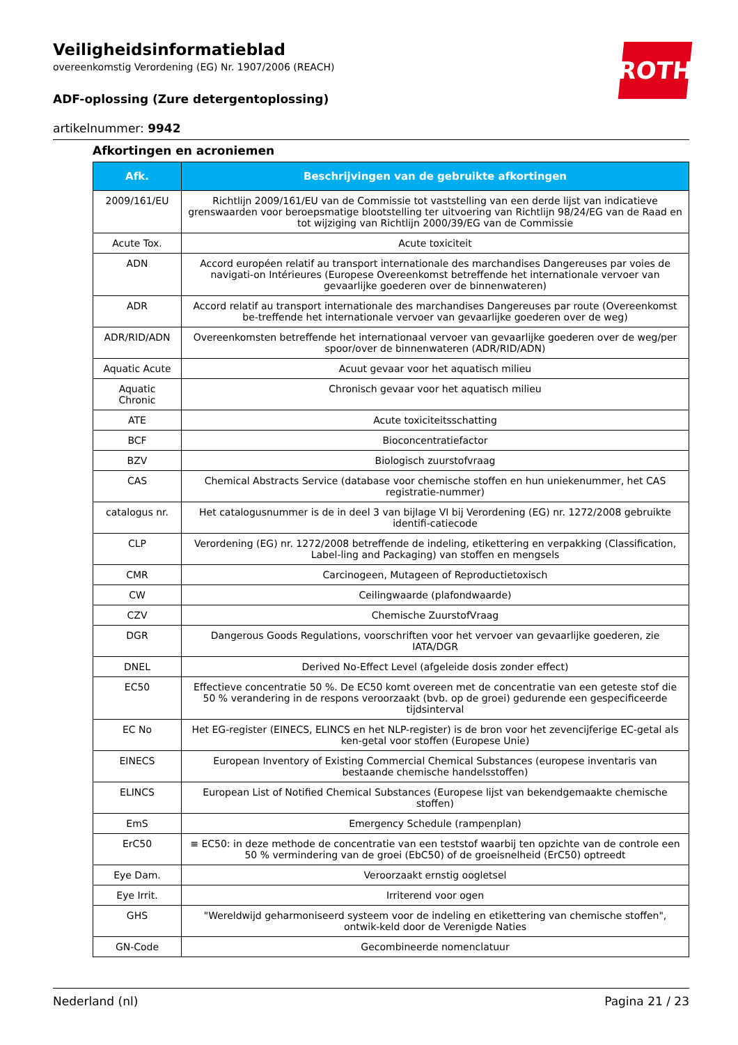Veiligheidsinformatieblad
overeenkomstig Verordening (EG) Nr. 1907/2006 (REACH)
ADF-oplossing (Zure detergentoplossing)
artikelnummer: 9942
ROTH
Afkortingen en acroniemen
| Afk. | Beschrijvingen van de gebruikte afkortingen |
| --- | --- |
| 2009/161/EU | Richtlijn 2009/161/EU van de Commissie tot vaststelling van een derde lijst van indicatieve grenswaarden voor beroepsmatige blootstelling ter uitvoering van Richtlijn 98/24/EG van de Raad en tot wijziging van Richtlijn 2000/39/EG van de Commissie |
| Acute Tox. | Acute toxiciteit |
| ADN | Accord européen relatif au transport internationale des marchandises Dangereuses par voies de navigati-on Intérieures (Europese Overeenkomst betreffende het internationale vervoer van gevaarlijke goederen over de binnenwateren) |
| ADR | Accord relatif au transport internationale des marchandises Dangereuses par route (Overeenkomst be-treffende het internationale vervoer van gevaarlijke goederen over de weg) |
| ADR/RID/ADN | Overeenkomsten betreffende het internationaal vervoer van gevaarlijke goederen over de weg/per spoor/over de binnenwateren (ADR/RID/ADN) |
| Aquatic Acute | Acuut gevaar voor het aquatisch milieu |
| Aquatic Chronic | Chronisch gevaar voor het aquatisch milieu |
| ATE | Acute toxiciteitsschatting |
| BCF | Bioconcentratiefactor |
| BZV | Biologisch zuurstofvraag |
| CAS | Chemical Abstracts Service (database voor chemische stoffen en hun uniekenummer, het CAS registratie-nummer) |
| catalogus nr. | Het catalogusnummer is de in deel 3 van bijlage VI bij Verordening (EG) nr. 1272/2008 gebruikte identifi-catiecode |
| CLP | Verordening (EG) nr. 1272/2008 betreffende de indeling, etikettering en verpakking (Classification, Label-ling and Packaging) van stoffen en mengsels |
| CMR | Carcinogeen, Mutageen of Reproductietoxisch |
| CW | Ceilingwaarde (plafondwaarde) |
| CZV | Chemische ZuurstofVraag |
| DGR | Dangerous Goods Regulations, voorschriften voor het vervoer van gevaarlijke goederen, zie IATA/DGR |
| DNEL | Derived No-Effect Level (afgeleide dosis zonder effect) |
| EC50 | Effectieve concentratie 50 %. De EC50 komt overeen met de concentratie van een geteste stof die 50 % verandering in de respons veroorzaakt (bvb. op de groei) gedurende een gespecificeerde tijdsinterval |
| EC No | Het EG-register (EINECS, ELINCS en het NLP-register) is de bron voor het zevencijferige EC-getal als ken-getal voor stoffen (Europese Unie) |
| EINECS | European Inventory of Existing Commercial Chemical Substances (europese inventaris van bestaande chemische handelsstoffen) |
| ELINCS | European List of Notified Chemical Substances (Europese lijst van bekendgemaakte chemische stoffen) |
| EmS | Emergency Schedule (rampenplan) |
| ErC50 | ≡ EC50: in deze methode de concentratie van een teststof waarbij ten opzichte van de controle een 50 % vermindering van de groei (EbC50) of de groeisnelheid (ErC50) optreedt |
| Eye Dam. | Veroorzaakt ernstig oogletsel |
| Eye Irrit. | Irriterend voor ogen |
| GHS | "Wereldwijd geharmoniseerd systeem voor de indeling en etikettering van chemische stoffen", ontwik-keld door de Verenigde Naties |
| GN-Code | Gecombineerde nomenclatuur |
Nederland (nl) Pagina 21 / 23